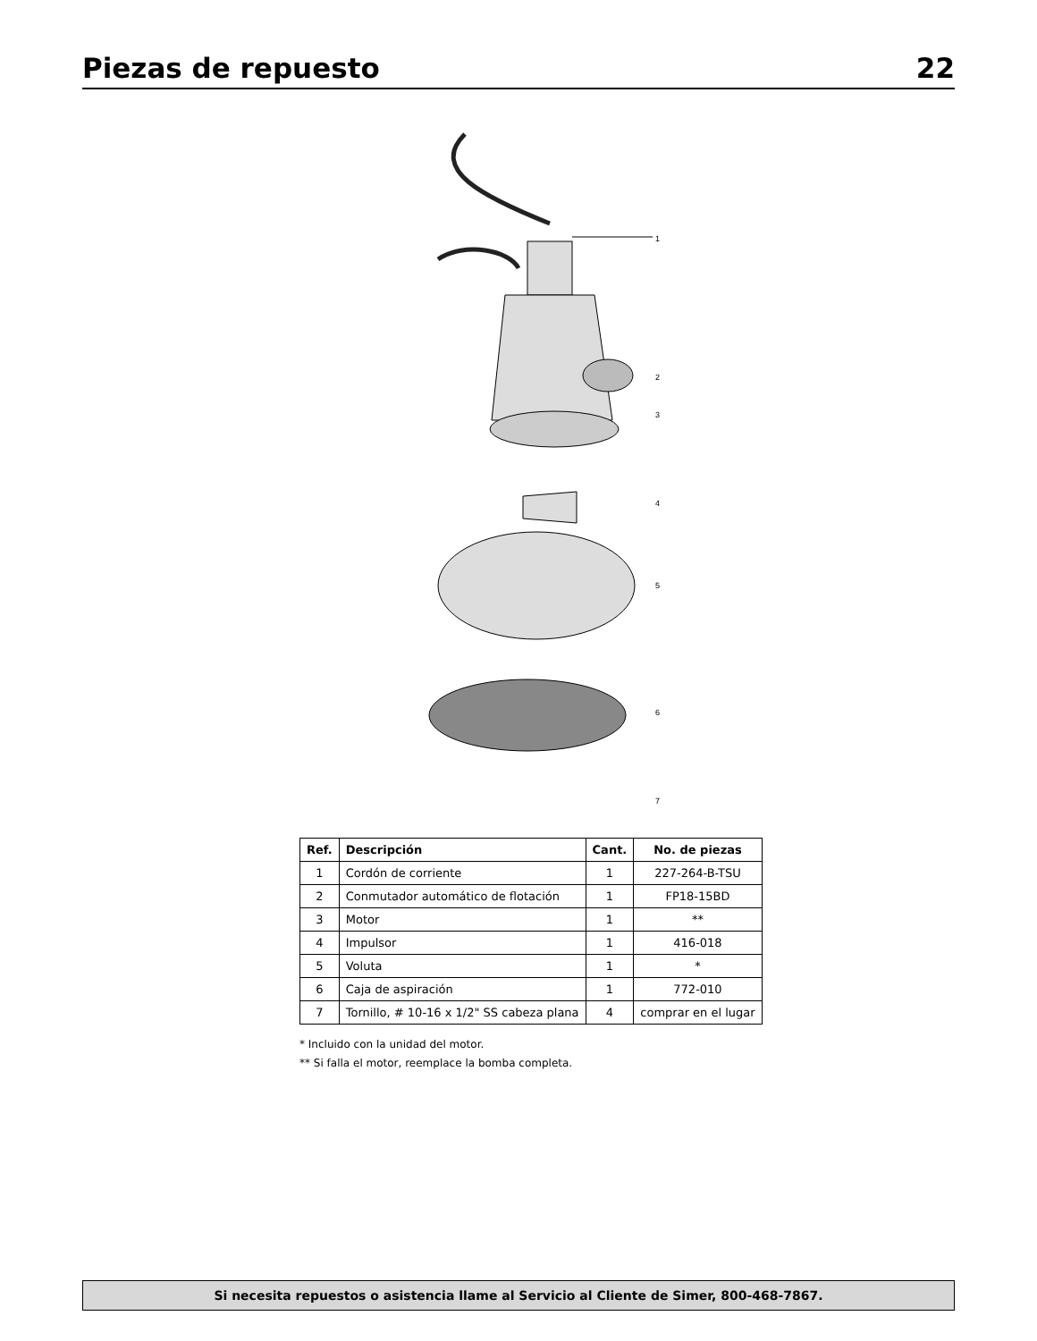Piezas de repuesto 22
1
2
3
4
5
6
7
| Ref. | Descripción | Cant. | No. de piezas |
| --- | --- | --- | --- |
| 1 | Cordón de corriente | 1 | 227-264-B-TSU |
| 2 | Conmutador automático de flotación | 1 | FP18-15BD |
| 3 | Motor | 1 | ** |
| 4 | Impulsor | 1 | 416-018 |
| 5 | Voluta | 1 | * |
| 6 | Caja de aspiración | 1 | 772-010 |
| 7 | Tornillo, # 10-16 x 1/2" SS cabeza plana | 4 | comprar en el lugar |
* Incluido con la unidad del motor.
** Si falla el motor, reemplace la bomba completa.
Si necesita repuestos o asistencia llame al Servicio al Cliente de Simer, 800-468-7867.